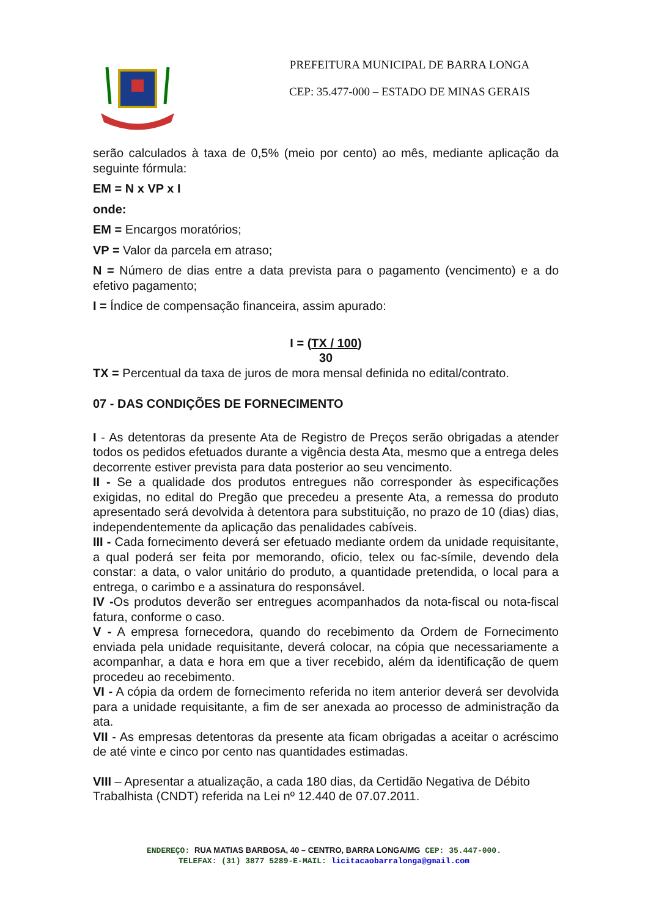PREFEITURA MUNICIPAL DE BARRA LONGA
CEP: 35.477-000 – ESTADO DE MINAS GERAIS
serão calculados à taxa de 0,5% (meio por cento) ao mês, mediante aplicação da seguinte fórmula:
EM = N x VP x I
onde:
EM = Encargos moratórios;
VP = Valor da parcela em atraso;
N = Número de dias entre a data prevista para o pagamento (vencimento) e a do efetivo pagamento;
I = Índice de compensação financeira, assim apurado:
I = (TX / 100)
30
TX = Percentual da taxa de juros de mora mensal definida no edital/contrato.
07 - DAS CONDIÇÕES DE FORNECIMENTO
I - As detentoras da presente Ata de Registro de Preços serão obrigadas a atender todos os pedidos efetuados durante a vigência desta Ata, mesmo que a entrega deles decorrente estiver prevista para data posterior ao seu vencimento.
II - Se a qualidade dos produtos entregues não corresponder às especificações exigidas, no edital do Pregão que precedeu a presente Ata, a remessa do produto apresentado será devolvida à detentora para substituição, no prazo de 10 (dias) dias, independentemente da aplicação das penalidades cabíveis.
III - Cada fornecimento deverá ser efetuado mediante ordem da unidade requisitante, a qual poderá ser feita por memorando, oficio, telex ou fac-símile, devendo dela constar: a data, o valor unitário do produto, a quantidade pretendida, o local para a entrega, o carimbo e a assinatura do responsável.
IV -Os produtos deverão ser entregues acompanhados da nota-fiscal ou nota-fiscal fatura, conforme o caso.
V - A empresa fornecedora, quando do recebimento da Ordem de Fornecimento enviada pela unidade requisitante, deverá colocar, na cópia que necessariamente a acompanhar, a data e hora em que a tiver recebido, além da identificação de quem procedeu ao recebimento.
VI - A cópia da ordem de fornecimento referida no item anterior deverá ser devolvida para a unidade requisitante, a fim de ser anexada ao processo de administração da ata.
VII - As empresas detentoras da presente ata ficam obrigadas a aceitar o acréscimo de até vinte e cinco por cento nas quantidades estimadas.
VIII – Apresentar a atualização, a cada 180 dias, da Certidão Negativa de Débito Trabalhista (CNDT) referida na Lei nº 12.440 de 07.07.2011.
ENDEREÇO: RUA MATIAS BARBOSA, 40 – CENTRO, BARRA LONGA/MG CEP: 35.447-000.
TELEFAX: (31) 3877 5289-E-MAIL: licitacaobarralonga@gmail.com